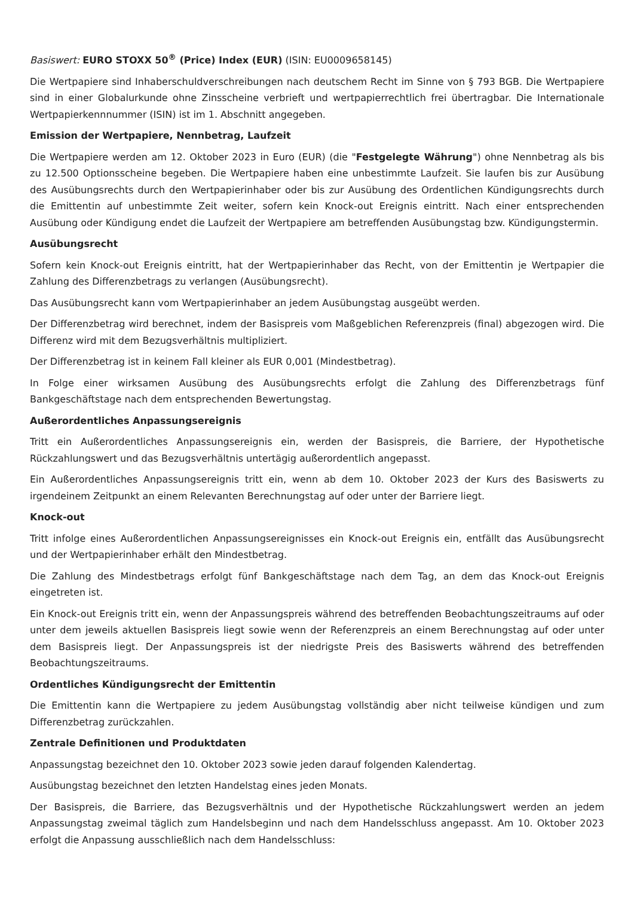Basiswert: EURO STOXX 50<sup>®</sup> (Price) Index (EUR) (ISIN: EU0009658145)
Die Wertpapiere sind Inhaberschuldverschreibungen nach deutschem Recht im Sinne von § 793 BGB. Die Wertpapiere sind in einer Globalurkunde ohne Zinsscheine verbrieft und wertpapierrechtlich frei übertragbar. Die Internationale Wertpapierkennnummer (ISIN) ist im 1. Abschnitt angegeben.
Emission der Wertpapiere, Nennbetrag, Laufzeit
Die Wertpapiere werden am 12. Oktober 2023 in Euro (EUR) (die "Festgelegte Währung") ohne Nennbetrag als bis zu 12.500 Optionsscheine begeben. Die Wertpapiere haben eine unbestimmte Laufzeit. Sie laufen bis zur Ausübung des Ausübungsrechts durch den Wertpapierinhaber oder bis zur Ausübung des Ordentlichen Kündigungsrechts durch die Emittentin auf unbestimmte Zeit weiter, sofern kein Knock-out Ereignis eintritt. Nach einer entsprechenden Ausübung oder Kündigung endet die Laufzeit der Wertpapiere am betreffenden Ausübungstag bzw. Kündigungstermin.
Ausübungsrecht
Sofern kein Knock-out Ereignis eintritt, hat der Wertpapierinhaber das Recht, von der Emittentin je Wertpapier die Zahlung des Differenzbetrags zu verlangen (Ausübungsrecht).
Das Ausübungsrecht kann vom Wertpapierinhaber an jedem Ausübungstag ausgeübt werden.
Der Differenzbetrag wird berechnet, indem der Basispreis vom Maßgeblichen Referenzpreis (final) abgezogen wird. Die Differenz wird mit dem Bezugsverhältnis multipliziert.
Der Differenzbetrag ist in keinem Fall kleiner als EUR 0,001 (Mindestbetrag).
In Folge einer wirksamen Ausübung des Ausübungsrechts erfolgt die Zahlung des Differenzbetrags fünf Bankgeschäftstage nach dem entsprechenden Bewertungstag.
Außerordentliches Anpassungsereignis
Tritt ein Außerordentliches Anpassungsereignis ein, werden der Basispreis, die Barriere, der Hypothetische Rückzahlungswert und das Bezugsverhältnis untertägig außerordentlich angepasst.
Ein Außerordentliches Anpassungsereignis tritt ein, wenn ab dem 10. Oktober 2023 der Kurs des Basiswerts zu irgendeinem Zeitpunkt an einem Relevanten Berechnungstag auf oder unter der Barriere liegt.
Knock-out
Tritt infolge eines Außerordentlichen Anpassungsereignisses ein Knock-out Ereignis ein, entfällt das Ausübungsrecht und der Wertpapierinhaber erhält den Mindestbetrag.
Die Zahlung des Mindestbetrags erfolgt fünf Bankgeschäftstage nach dem Tag, an dem das Knock-out Ereignis eingetreten ist.
Ein Knock-out Ereignis tritt ein, wenn der Anpassungspreis während des betreffenden Beobachtungszeitraums auf oder unter dem jeweils aktuellen Basispreis liegt sowie wenn der Referenzpreis an einem Berechnungstag auf oder unter dem Basispreis liegt. Der Anpassungspreis ist der niedrigste Preis des Basiswerts während des betreffenden Beobachtungszeitraums.
Ordentliches Kündigungsrecht der Emittentin
Die Emittentin kann die Wertpapiere zu jedem Ausübungstag vollständig aber nicht teilweise kündigen und zum Differenzbetrag zurückzahlen.
Zentrale Definitionen und Produktdaten
Anpassungstag bezeichnet den 10. Oktober 2023 sowie jeden darauf folgenden Kalendertag.
Ausübungstag bezeichnet den letzten Handelstag eines jeden Monats.
Der Basispreis, die Barriere, das Bezugsverhältnis und der Hypothetische Rückzahlungswert werden an jedem Anpassungstag zweimal täglich zum Handelsbeginn und nach dem Handelsschluss angepasst. Am 10. Oktober 2023 erfolgt die Anpassung ausschließlich nach dem Handelsschluss: